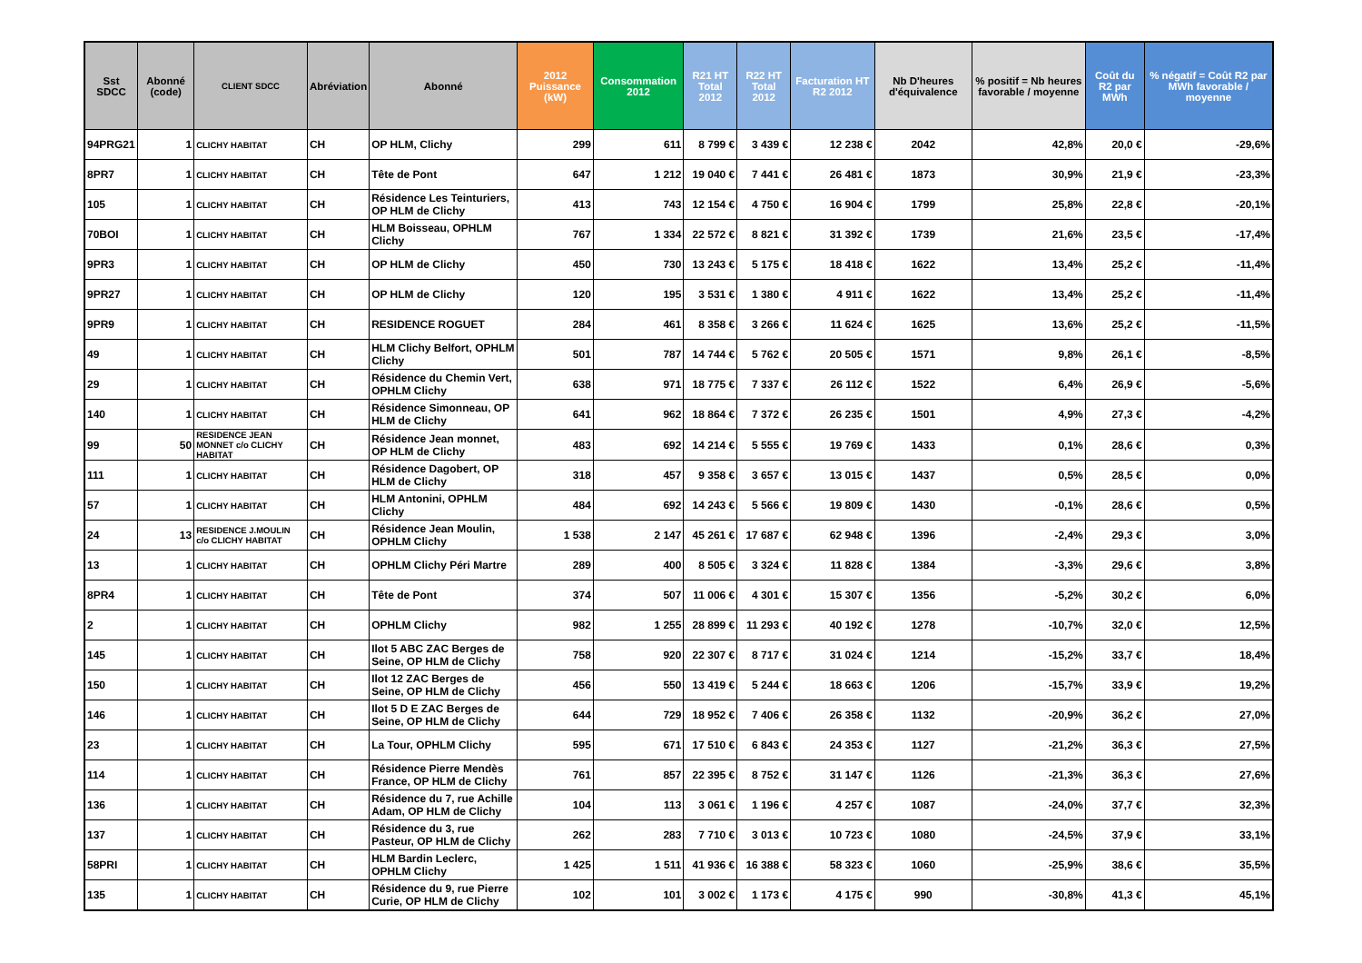| Sst SDCC | Abonné (code) | CLIENT SDCC | Abréviation | Abonné | 2012 Puissance (kW) | Consommation 2012 | R21 HT Total 2012 | R22 HT Total 2012 | Facturation HT R2 2012 | Nb D'heures d'équivalence | % positif = Nb heures favorable / moyenne | Coût du R2 par MWh | % négatif = Coût R2 par MWh favorable / moyenne |
| --- | --- | --- | --- | --- | --- | --- | --- | --- | --- | --- | --- | --- | --- |
| 94PRG21 | 1 | CLICHY HABITAT | CH | OP HLM, Clichy | 299 | 611 | 8 799 € | 3 439 € | 12 238 € | 2042 | 42,8% | 20,0 € | -29,6% |
| 8PR7 | 1 | CLICHY HABITAT | CH | Tête de Pont | 647 | 1 212 | 19 040 € | 7 441 € | 26 481 € | 1873 | 30,9% | 21,9 € | -23,3% |
| 105 | 1 | CLICHY HABITAT | CH | Résidence Les Teinturiers, OP HLM de Clichy | 413 | 743 | 12 154 € | 4 750 € | 16 904 € | 1799 | 25,8% | 22,8 € | -20,1% |
| 70BOI | 1 | CLICHY HABITAT | CH | HLM Boisseau, OPHLM Clichy | 767 | 1 334 | 22 572 € | 8 821 € | 31 392 € | 1739 | 21,6% | 23,5 € | -17,4% |
| 9PR3 | 1 | CLICHY HABITAT | CH | OP HLM de Clichy | 450 | 730 | 13 243 € | 5 175 € | 18 418 € | 1622 | 13,4% | 25,2 € | -11,4% |
| 9PR27 | 1 | CLICHY HABITAT | CH | OP HLM de Clichy | 120 | 195 | 3 531 € | 1 380 € | 4 911 € | 1622 | 13,4% | 25,2 € | -11,4% |
| 9PR9 | 1 | CLICHY HABITAT | CH | RESIDENCE ROGUET | 284 | 461 | 8 358 € | 3 266 € | 11 624 € | 1625 | 13,6% | 25,2 € | -11,5% |
| 49 | 1 | CLICHY HABITAT | CH | HLM Clichy Belfort, OPHLM Clichy | 501 | 787 | 14 744 € | 5 762 € | 20 505 € | 1571 | 9,8% | 26,1 € | -8,5% |
| 29 | 1 | CLICHY HABITAT | CH | Résidence du Chemin Vert, OPHLM Clichy | 638 | 971 | 18 775 € | 7 337 € | 26 112 € | 1522 | 6,4% | 26,9 € | -5,6% |
| 140 | 1 | CLICHY HABITAT | CH | Résidence Simonneau, OP HLM de Clichy | 641 | 962 | 18 864 € | 7 372 € | 26 235 € | 1501 | 4,9% | 27,3 € | -4,2% |
| 99 | 50 | RESIDENCE JEAN MONNET c/o CLICHY HABITAT | CH | Résidence Jean monnet, OP HLM de Clichy | 483 | 692 | 14 214 € | 5 555 € | 19 769 € | 1433 | 0,1% | 28,6 € | 0,3% |
| 111 | 1 | CLICHY HABITAT | CH | Résidence Dagobert, OP HLM de Clichy | 318 | 457 | 9 358 € | 3 657 € | 13 015 € | 1437 | 0,5% | 28,5 € | 0,0% |
| 57 | 1 | CLICHY HABITAT | CH | HLM Antonini, OPHLM Clichy | 484 | 692 | 14 243 € | 5 566 € | 19 809 € | 1430 | -0,1% | 28,6 € | 0,5% |
| 24 | 13 | RESIDENCE J.MOULIN c/o CLICHY HABITAT | CH | Résidence Jean Moulin, OPHLM Clichy | 1 538 | 2 147 | 45 261 € | 17 687 € | 62 948 € | 1396 | -2,4% | 29,3 € | 3,0% |
| 13 | 1 | CLICHY HABITAT | CH | OPHLM Clichy Péri Martre | 289 | 400 | 8 505 € | 3 324 € | 11 828 € | 1384 | -3,3% | 29,6 € | 3,8% |
| 8PR4 | 1 | CLICHY HABITAT | CH | Tête de Pont | 374 | 507 | 11 006 € | 4 301 € | 15 307 € | 1356 | -5,2% | 30,2 € | 6,0% |
| 2 | 1 | CLICHY HABITAT | CH | OPHLM Clichy | 982 | 1 255 | 28 899 € | 11 293 € | 40 192 € | 1278 | -10,7% | 32,0 € | 12,5% |
| 145 | 1 | CLICHY HABITAT | CH | Ilot 5 ABC ZAC Berges de Seine, OP HLM de Clichy | 758 | 920 | 22 307 € | 8 717 € | 31 024 € | 1214 | -15,2% | 33,7 € | 18,4% |
| 150 | 1 | CLICHY HABITAT | CH | Ilot 12 ZAC Berges de Seine, OP HLM de Clichy | 456 | 550 | 13 419 € | 5 244 € | 18 663 € | 1206 | -15,7% | 33,9 € | 19,2% |
| 146 | 1 | CLICHY HABITAT | CH | Ilot 5 D E ZAC Berges de Seine, OP HLM de Clichy | 644 | 729 | 18 952 € | 7 406 € | 26 358 € | 1132 | -20,9% | 36,2 € | 27,0% |
| 23 | 1 | CLICHY HABITAT | CH | La Tour, OPHLM Clichy | 595 | 671 | 17 510 € | 6 843 € | 24 353 € | 1127 | -21,2% | 36,3 € | 27,5% |
| 114 | 1 | CLICHY HABITAT | CH | Résidence Pierre Mendès France, OP HLM de Clichy | 761 | 857 | 22 395 € | 8 752 € | 31 147 € | 1126 | -21,3% | 36,3 € | 27,6% |
| 136 | 1 | CLICHY HABITAT | CH | Résidence du 7, rue Achille Adam, OP HLM de Clichy | 104 | 113 | 3 061 € | 1 196 € | 4 257 € | 1087 | -24,0% | 37,7 € | 32,3% |
| 137 | 1 | CLICHY HABITAT | CH | Résidence du 3, rue Pasteur, OP HLM de Clichy | 262 | 283 | 7 710 € | 3 013 € | 10 723 € | 1080 | -24,5% | 37,9 € | 33,1% |
| 58PRI | 1 | CLICHY HABITAT | CH | HLM Bardin Leclerc, OPHLM Clichy | 1 425 | 1 511 | 41 936 € | 16 388 € | 58 323 € | 1060 | -25,9% | 38,6 € | 35,5% |
| 135 | 1 | CLICHY HABITAT | CH | Résidence du 9, rue Pierre Curie, OP HLM de Clichy | 102 | 101 | 3 002 € | 1 173 € | 4 175 € | 990 | -30,8% | 41,3 € | 45,1% |